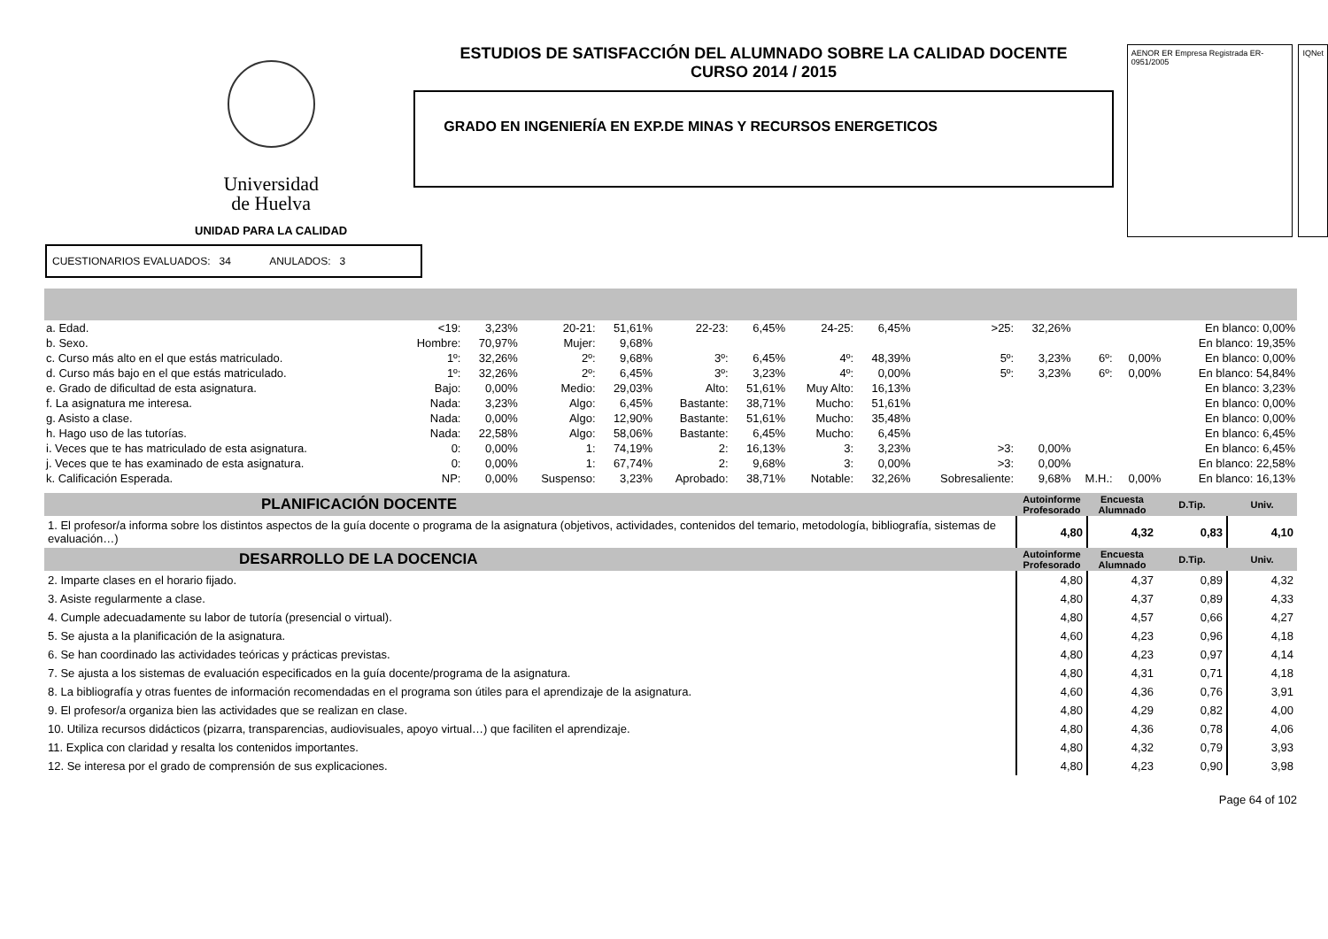Universidad
de Huelva
UNIDAD PARA LA CALIDAD
ESTUDIOS DE SATISFACCIÓN DEL ALUMNADO SOBRE LA CALIDAD DOCENTE
CURSO 2014 / 2015
GRADO EN INGENIERÍA EN EXP.DE MINAS Y RECURSOS ENERGETICOS
AENOR ER Empresa Registrada ER-0951/2005
IQNet
CUESTIONARIOS EVALUADOS: 34 ANULADOS: 3
| a. Edad. | <19: | 3,23% | 20-21: | 51,61% | 22-23: | 6,45% | 24-25: | 6,45% | >25: | 32,26% | | | En blanco: 0,00% |
| b. Sexo. | Hombre: | 70,97% | Mujer: | 9,68% | | | | | | | | | En blanco: 19,35% |
| c. Curso más alto en el que estás matriculado. | 1º: | 32,26% | 2º: | 9,68% | 3º: | 6,45% | 4º: | 48,39% | 5º: | 3,23% | 6º: | 0,00% | En blanco: 0,00% |
| d. Curso más bajo en el que estás matriculado. | 1º: | 32,26% | 2º: | 6,45% | 3º: | 3,23% | 4º: | 0,00% | 5º: | 3,23% | 6º: | 0,00% | En blanco: 54,84% |
| e. Grado de dificultad de esta asignatura. | Bajo: | 0,00% | Medio: | 29,03% | Alto: | 51,61% | Muy Alto: | 16,13% | | | | | En blanco: 3,23% |
| f. La asignatura me interesa. | Nada: | 3,23% | Algo: | 6,45% | Bastante: | 38,71% | Mucho: | 51,61% | | | | | En blanco: 0,00% |
| g. Asisto a clase. | Nada: | 0,00% | Algo: | 12,90% | Bastante: | 51,61% | Mucho: | 35,48% | | | | | En blanco: 0,00% |
| h. Hago uso de las tutorías. | Nada: | 22,58% | Algo: | 58,06% | Bastante: | 6,45% | Mucho: | 6,45% | | | | | En blanco: 6,45% |
| i. Veces que te has matriculado de esta asignatura. | 0: | 0,00% | 1: | 74,19% | 2: | 16,13% | 3: | 3,23% | >3: | 0,00% | | | En blanco: 6,45% |
| j. Veces que te has examinado de esta asignatura. | 0: | 0,00% | 1: | 67,74% | 2: | 9,68% | 3: | 0,00% | >3: | 0,00% | | | En blanco: 22,58% |
| k. Calificación Esperada. | NP: | 0,00% | Suspenso: | 3,23% | Aprobado: | 38,71% | Notable: | 32,26% | Sobresaliente: | 9,68% | M.H.: | 0,00% | En blanco: 16,13% |
| PLANIFICACIÓN DOCENTE | Autoinforme Profesorado | Encuesta Alumnado | D.Tip. | Univ. |
| --- | --- | --- | --- | --- |
| 1. El profesor/a informa sobre los distintos aspectos de la guía docente o programa de la asignatura (objetivos, actividades, contenidos del temario, metodología, bibliografía, sistemas de evaluación…) | 4,80 | 4,32 | 0,83 | 4,10 |
| DESARROLLO DE LA DOCENCIA | Autoinforme Profesorado | Encuesta Alumnado | D.Tip. | Univ. |
| 2. Imparte clases en el horario fijado. | 4,80 | 4,37 | 0,89 | 4,32 |
| 3. Asiste regularmente a clase. | 4,80 | 4,37 | 0,89 | 4,33 |
| 4. Cumple adecuadamente su labor de tutoría (presencial o virtual). | 4,80 | 4,57 | 0,66 | 4,27 |
| 5. Se ajusta a la planificación de la asignatura. | 4,60 | 4,23 | 0,96 | 4,18 |
| 6. Se han coordinado las actividades teóricas y prácticas previstas. | 4,80 | 4,23 | 0,97 | 4,14 |
| 7. Se ajusta a los sistemas de evaluación especificados en la guía docente/programa de la asignatura. | 4,80 | 4,31 | 0,71 | 4,18 |
| 8. La bibliografía y otras fuentes de información recomendadas en el programa son útiles para el aprendizaje de la asignatura. | 4,60 | 4,36 | 0,76 | 3,91 |
| 9. El profesor/a organiza bien las actividades que se realizan en clase. | 4,80 | 4,29 | 0,82 | 4,00 |
| 10. Utiliza recursos didácticos (pizarra, transparencias, audiovisuales, apoyo virtual…) que faciliten el aprendizaje. | 4,80 | 4,36 | 0,78 | 4,06 |
| 11. Explica con claridad y resalta los contenidos importantes. | 4,80 | 4,32 | 0,79 | 3,93 |
| 12. Se interesa por el grado de comprensión de sus explicaciones. | 4,80 | 4,23 | 0,90 | 3,98 |
Page 64 of 102